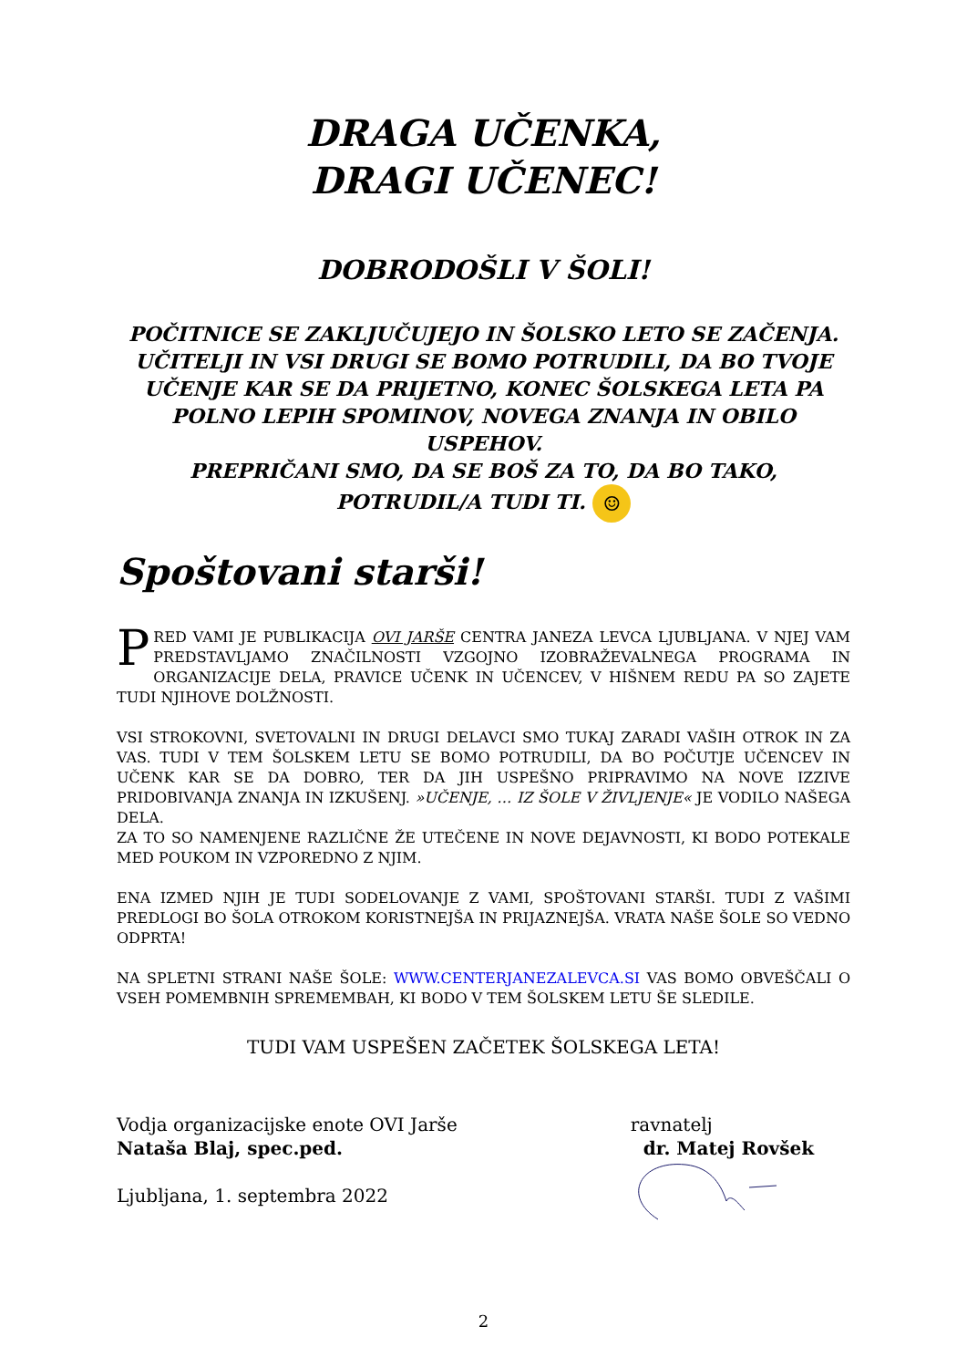DRAGA UČENKA,
DRAGI UČENEC!
DOBRODOŠLI V ŠOLI!
POČITNICE SE ZAKLJUČUJEJO IN ŠOLSKO LETO SE ZAČENJA. UČITELJI IN VSI DRUGI SE BOMO POTRUDILI, DA BO TVOJE UČENJE KAR SE DA PRIJETNO, KONEC ŠOLSKEGA LETA PA POLNO LEPIH SPOMINOV, NOVEGA ZNANJA IN OBILO USPEHOV.
PREPRIČANI SMO, DA SE BOŠ ZA TO, DA BO TAKO, POTRUDIL/A TUDI TI. ☺
Spoštovani starši!
PRED VAMI JE PUBLIKACIJA OVI JARŠE CENTRA JANEZA LEVCA LJUBLJANA. V NJEJ VAM PREDSTAVLJAMO ZNAČILNOSTI VZGOJNO IZOBRAŽEVALNEGA PROGRAMA IN ORGANIZACIJE DELA, PRAVICE UČENK IN UČENCEV, V HIŠNEM REDU PA SO ZAJETE TUDI NJIHOVE DOLŽNOSTI.
VSI STROKOVNI, SVETOVALNI IN DRUGI DELAVCI SMO TUKAJ ZARADI VAŠIH OTROK IN ZA VAS. TUDI V TEM ŠOLSKEM LETU SE BOMO POTRUDILI, DA BO POČUTJE UČENCEV IN UČENK KAR SE DA DOBRO, TER DA JIH USPEŠNO PRIPRAVIMO NA NOVE IZZIVE PRIDOBIVANJA ZNANJA IN IZKUŠENJ. »UČENJE, … IZ ŠOLE V ŽIVLJENJE« JE VODILO NAŠEGA DELA.
ZA TO SO NAMENJENE RAZLIČNE ŽE UTEČENE IN NOVE DEJAVNOSTI, KI BODO POTEKALE MED POUKOM IN VZPOREDNO Z NJIM.
ENA IZMED NJIH JE TUDI SODELOVANJE Z VAMI, SPOŠTOVANI STARŠI. TUDI Z VAŠIMI PREDLOGI BO ŠOLA OTROKOM KORISTNEJŠA IN PRIJAZNEJŠA. VRATA NAŠE ŠOLE SO VEDNO ODPRTA!
NA SPLETNI STRANI NAŠE ŠOLE: WWW.CENTERJANEZALEVCA.SI VAS BOMO OBVEŠČALI O VSEH POMEMBNIH SPREMEMBAH, KI BODO V TEM ŠOLSKEM LETU ŠE SLEDILE.
TUDI VAM USPEŠEN ZAČETEK ŠOLSKEGA LETA!
Vodja organizacijske enote OVI Jarše
Nataša Blaj, spec.ped.
Ljubljana, 1. septembra 2022
ravnatelj
dr. Matej Rovšek
2